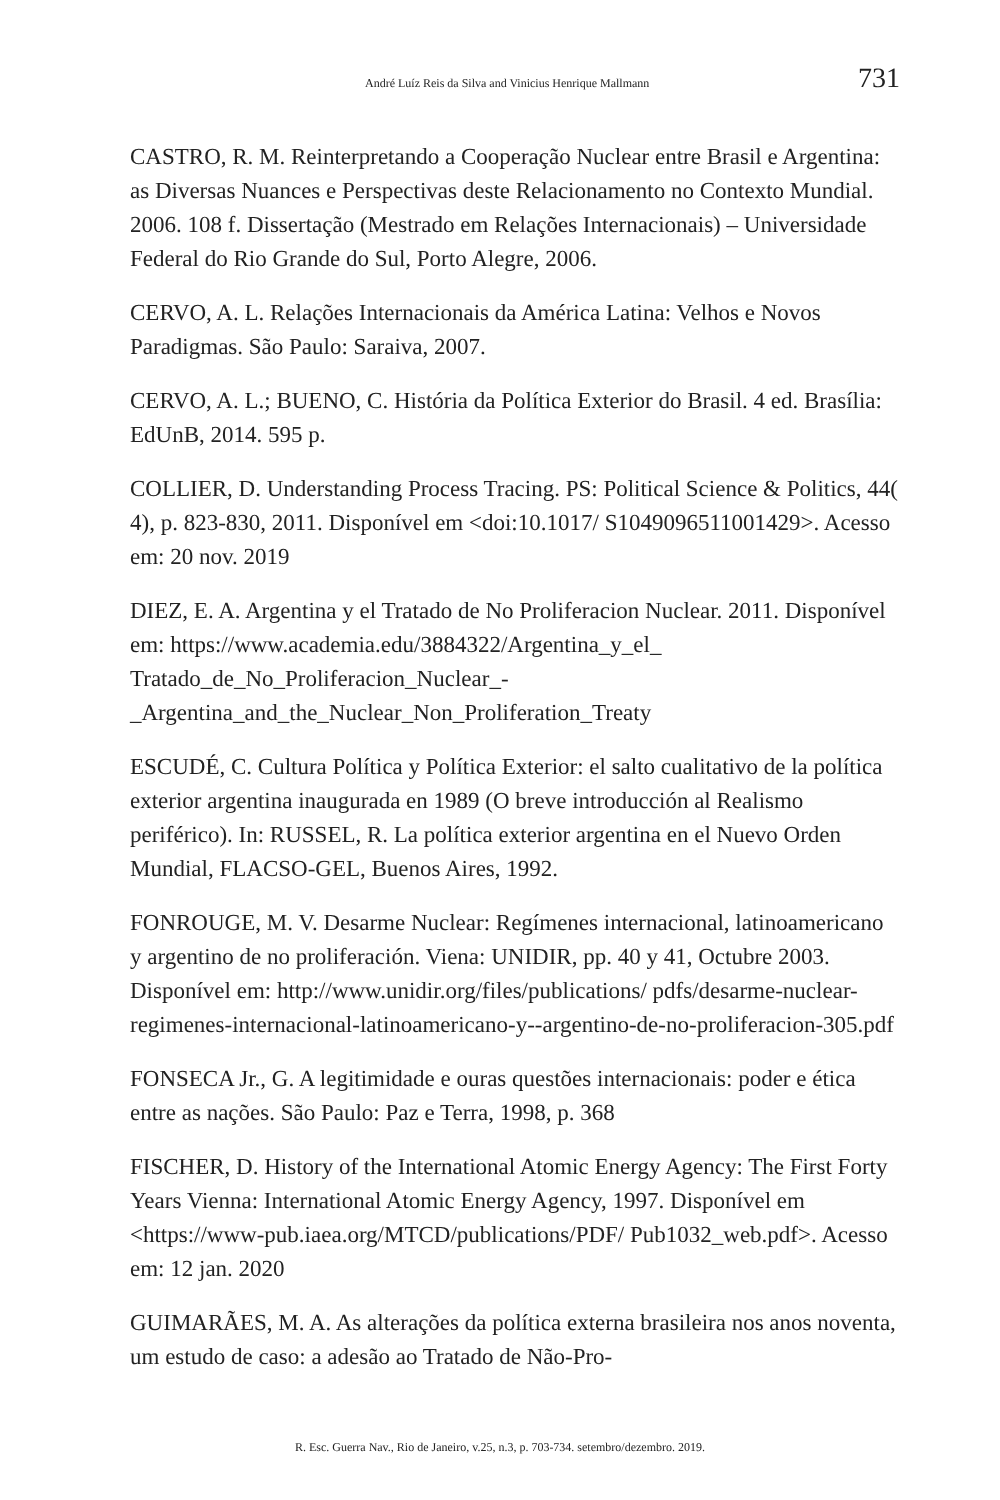André Luíz Reis da Silva and Vinicius Henrique Mallmann 731
CASTRO, R. M. Reinterpretando a Cooperação Nuclear entre Brasil e Argentina: as Diversas Nuances e Perspectivas deste Relacionamento no Contexto Mundial. 2006. 108 f. Dissertação (Mestrado em Relações Internacionais) – Universidade Federal do Rio Grande do Sul, Porto Alegre, 2006.
CERVO, A. L. Relações Internacionais da América Latina: Velhos e Novos Paradigmas. São Paulo: Saraiva, 2007.
CERVO, A. L.; BUENO, C. História da Política Exterior do Brasil. 4 ed. Brasília: EdUnB, 2014. 595 p.
COLLIER, D. Understanding Process Tracing. PS: Political Science & Politics, 44( 4), p. 823-830, 2011. Disponível em <doi:10.1017/ S1049096511001429>. Acesso em: 20 nov. 2019
DIEZ, E. A. Argentina y el Tratado de No Proliferacion Nuclear. 2011. Disponível em: https://www.academia.edu/3884322/Argentina_y_el_ Tratado_de_No_Proliferacion_Nuclear_-_Argentina_and_the_Nuclear_Non_Proliferation_Treaty
ESCUDÉ, C. Cultura Política y Política Exterior: el salto cualitativo de la política exterior argentina inaugurada en 1989 (O breve introducción al Realismo periférico). In: RUSSEL, R. La política exterior argentina en el Nuevo Orden Mundial, FLACSO-GEL, Buenos Aires, 1992.
FONROUGE, M. V. Desarme Nuclear: Regímenes internacional, latinoamericano y argentino de no proliferación. Viena: UNIDIR, pp. 40 y 41, Octubre 2003. Disponível em: http://www.unidir.org/files/publications/ pdfs/desarme-nuclear-regimenes-internacional-latinoamericano-y--argentino-de-no-proliferacion-305.pdf
FONSECA Jr., G. A legitimidade e ouras questões internacionais: poder e ética entre as nações. São Paulo: Paz e Terra, 1998, p. 368
FISCHER, D. History of the International Atomic Energy Agency: The First Forty Years Vienna: International Atomic Energy Agency, 1997. Disponível em <https://www-pub.iaea.org/MTCD/publications/PDF/ Pub1032_web.pdf>. Acesso em: 12 jan. 2020
GUIMARÃES, M. A. As alterações da política externa brasileira nos anos noventa, um estudo de caso: a adesão ao Tratado de Não-Pro-
R. Esc. Guerra Nav., Rio de Janeiro, v.25, n.3, p. 703-734. setembro/dezembro. 2019.